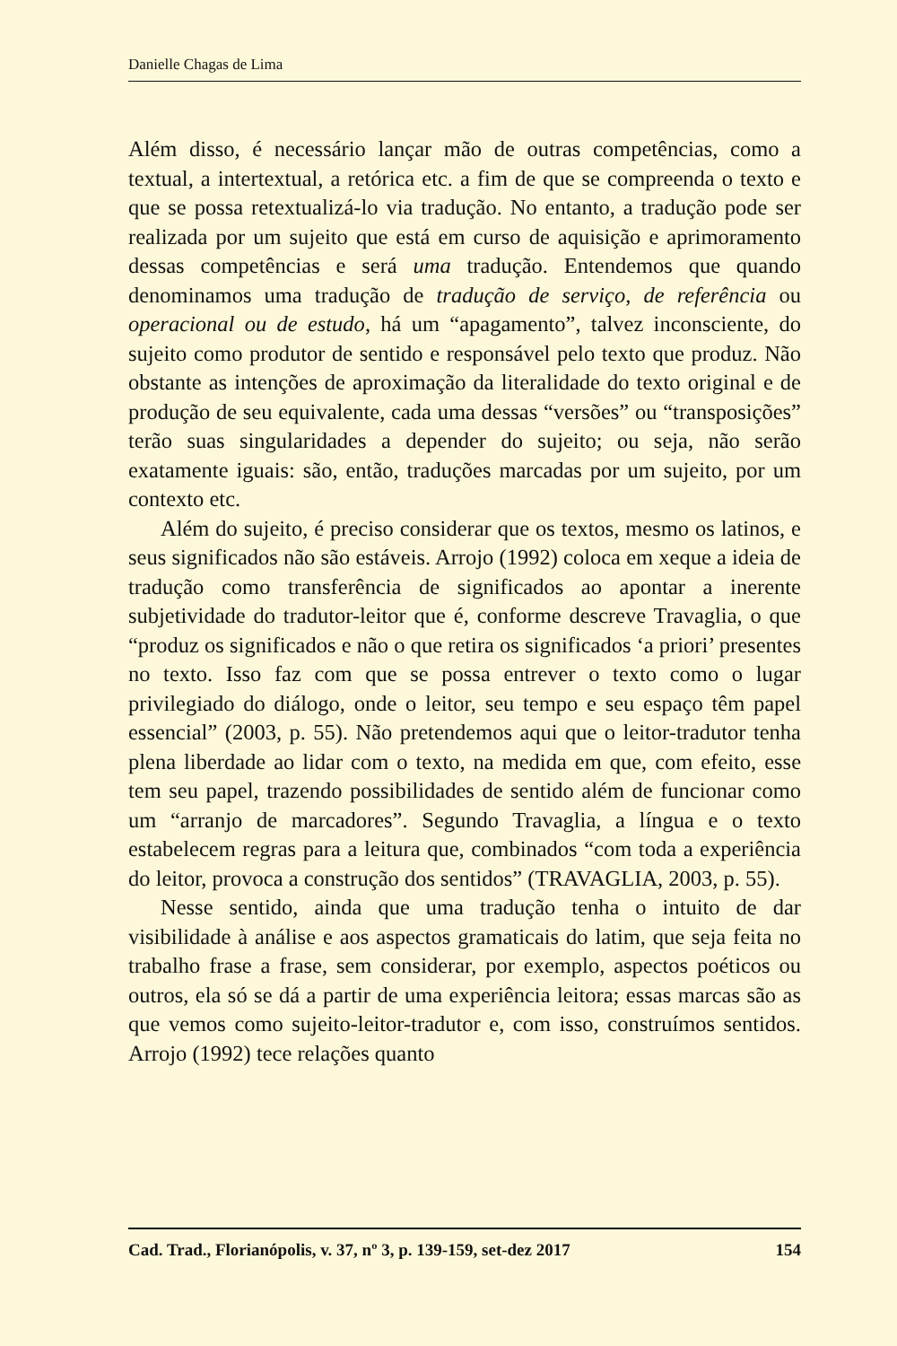Danielle Chagas de Lima
Além disso, é necessário lançar mão de outras competências, como a textual, a intertextual, a retórica etc. a fim de que se compreenda o texto e que se possa retextualizá-lo via tradução. No entanto, a tradução pode ser realizada por um sujeito que está em curso de aquisição e aprimoramento dessas competências e será uma tradução. Entendemos que quando denominamos uma tradução de tradução de serviço, de referência ou operacional ou de estudo, há um “apagamento”, talvez inconsciente, do sujeito como produtor de sentido e responsável pelo texto que produz. Não obstante as intenções de aproximação da literalidade do texto original e de produção de seu equivalente, cada uma dessas “versões” ou “transposições” terão suas singularidades a depender do sujeito; ou seja, não serão exatamente iguais: são, então, traduções marcadas por um sujeito, por um contexto etc.
Além do sujeito, é preciso considerar que os textos, mesmo os latinos, e seus significados não são estáveis. Arrojo (1992) coloca em xeque a ideia de tradução como transferência de significados ao apontar a inerente subjetividade do tradutor-leitor que é, conforme descreve Travaglia, o que “produz os significados e não o que retira os significados ‘a priori’ presentes no texto. Isso faz com que se possa entrever o texto como o lugar privilegiado do diálogo, onde o leitor, seu tempo e seu espaço têm papel essencial” (2003, p. 55). Não pretendemos aqui que o leitor-tradutor tenha plena liberdade ao lidar com o texto, na medida em que, com efeito, esse tem seu papel, trazendo possibilidades de sentido além de funcionar como um “arranjo de marcadores”. Segundo Travaglia, a língua e o texto estabelecem regras para a leitura que, combinados “com toda a experiência do leitor, provoca a construção dos sentidos” (TRAVAGLIA, 2003, p. 55).
Nesse sentido, ainda que uma tradução tenha o intuito de dar visibilidade à análise e aos aspectos gramaticais do latim, que seja feita no trabalho frase a frase, sem considerar, por exemplo, aspectos poéticos ou outros, ela só se dá a partir de uma experiência leitora; essas marcas são as que vemos como sujeito-leitor-tradutor e, com isso, construímos sentidos. Arrojo (1992) tece relações quanto
Cad. Trad., Florianópolis, v. 37, nº 3, p. 139-159, set-dez 2017 154